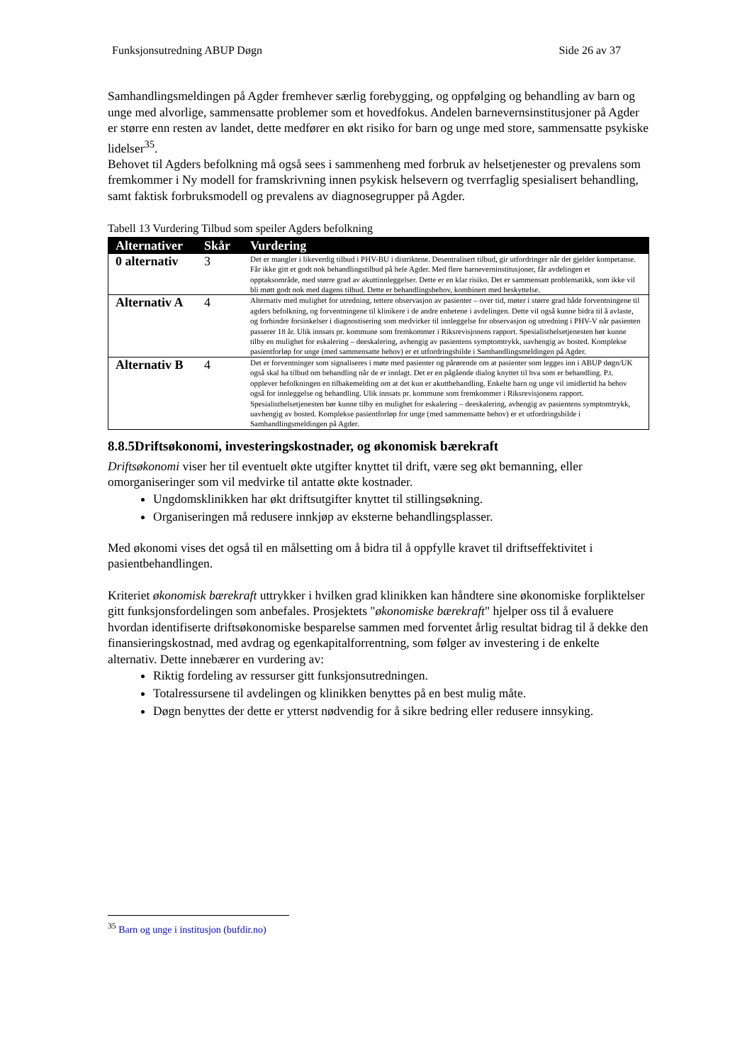Funksjonsutredning ABUP Døgn Side 26 av 37
Samhandlingsmeldingen på Agder fremhever særlig forebygging, og oppfølging og behandling av barn og unge med alvorlige, sammensatte problemer som et hovedfokus. Andelen barnevernsinstitusjoner på Agder er større enn resten av landet, dette medfører en økt risiko for barn og unge med store, sammensatte psykiske lidelser<sup>35</sup>.
Behovet til Agders befolkning må også sees i sammenheng med forbruk av helsetjenester og prevalens som fremkommer i Ny modell for framskrivning innen psykisk helsevern og tverrfaglig spesialisert behandling, samt faktisk forbruksmodell og prevalens av diagnosegrupper på Agder.
Tabell 13 Vurdering Tilbud som speiler Agders befolkning
| Alternativer | Skår | Vurdering |
| --- | --- | --- |
| 0 alternativ | 3 | Det er mangler i likeverdig tilbud i PHV-BU i distriktene. Desentralisert tilbud, gir utfordringer når det gjelder kompetanse. Får ikke gitt et godt nok behandlingstilbud på hele Agder. Med flere barneverninstitusjoner, får avdelingen et opptaksområde, med større grad av akuttinnleggelser. Dette er en klar risiko. Det er sammensatt problematikk, som ikke vil bli møtt godt nok med dagens tilbud. Dette er behandlingsbehov, kombinert med beskyttelse. |
| Alternativ A | 4 | Alternativ med mulighet for utredning, tettere observasjon av pasienter – over tid, møter i større grad både forventningene til agders befolkning, og forventningene til klinikere i de andre enhetene i avdelingen. Dette vil også kunne bidra til å avlaste, og forhindre forsinkelser i diagnostisering som medvirker til innleggelse for observasjon og utredning i PHV-V når pasienten passerer 18 år. Ulik innsats pr. kommune som fremkommer i Riksrevisjonens rapport. Spesialisthelsetjenesten bør kunne tilby en mulighet for eskalering – deeskalering, avhengig av pasientens symptomtrykk, uavhengig av bosted. Komplekse pasientforløp for unge (med sammensatte behov) er et utfordringsbilde i Samhandlingsmeldingen på Agder. |
| Alternativ B | 4 | Det er forventninger som signaliseres i møte med pasienter og pårørende om at pasienter som legges inn i ABUP døgn/UK også skal ha tilbud om behandling når de er innlagt. Det er en pågående dialog knyttet til hva som er behandling. P.t. opplever befolkningen en tilbakemelding om at det kun er akuttbehandling. Enkelte barn og unge vil imidlertid ha behov også for innleggelse og behandling. Ulik innsats pr. kommune som fremkommer i Riksrevisjonens rapport. Spesialisthelsetjenesten bør kunne tilby en mulighet for eskalering – deeskalering, avhengig av pasientens symptomtrykk, uavhengig av bosted. Komplekse pasientforløp for unge (med sammensatte behov) er et utfordringsbilde i Samhandlingsmeldingen på Agder. |
8.8.5Driftsøkonomi, investeringskostnader, og økonomisk bærekraft
Driftsøkonomi viser her til eventuelt økte utgifter knyttet til drift, være seg økt bemanning, eller omorganiseringer som vil medvirke til antatte økte kostnader.
Ungdomsklinikken har økt driftsutgifter knyttet til stillingsøkning.
Organiseringen må redusere innkjøp av eksterne behandlingsplasser.
Med økonomi vises det også til en målsetting om å bidra til å oppfylle kravet til driftseffektivitet i pasientbehandlingen.
Kriteriet økonomisk bærekraft uttrykker i hvilken grad klinikken kan håndtere sine økonomiske forpliktelser gitt funksjonsfordelingen som anbefales. Prosjektets "økonomiske bærekraft" hjelper oss til å evaluere hvordan identifiserte driftsøkonomiske besparelse sammen med forventet årlig resultat bidrag til å dekke den finansieringskostnad, med avdrag og egenkapitalforrentning, som følger av investering i de enkelte alternativ. Dette innebærer en vurdering av:
Riktig fordeling av ressurser gitt funksjonsutredningen.
Totalressursene til avdelingen og klinikken benyttes på en best mulig måte.
Døgn benyttes der dette er ytterst nødvendig for å sikre bedring eller redusere innsyking.
<sup>35</sup> Barn og unge i institusjon (bufdir.no)